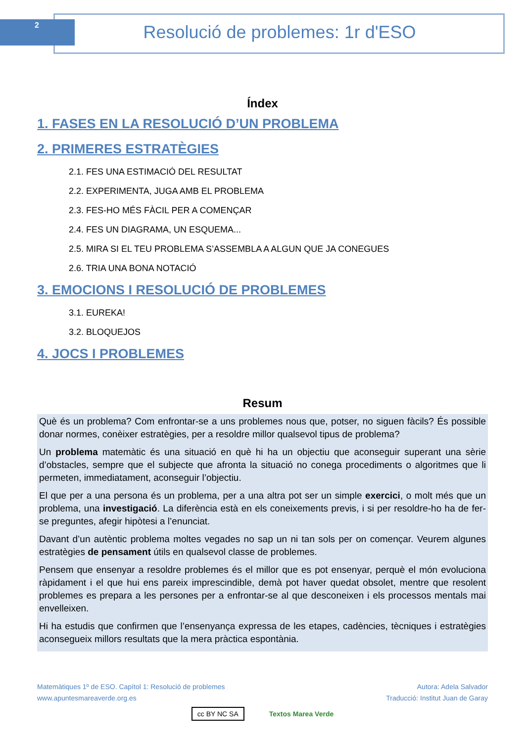2 Resolució de problemes: 1r d'ESO
Índex
1. FASES EN LA RESOLUCIÓ D’UN PROBLEMA
2. PRIMERES ESTRATÈGIES
2.1. FES UNA ESTIMACIÓ DEL RESULTAT
2.2. EXPERIMENTA, JUGA AMB EL PROBLEMA
2.3. FES-HO MÉS FÀCIL PER A COMENÇAR
2.4. FES UN DIAGRAMA, UN ESQUEMA...
2.5. MIRA SI EL TEU PROBLEMA S’ASSEMBLA A ALGUN QUE JA CONEGUES
2.6. TRIA UNA BONA NOTACIÓ
3. EMOCIONS I RESOLUCIÓ DE PROBLEMES
3.1. EUREKA!
3.2. BLOQUEJOS
4. JOCS I PROBLEMES
Resum
Què és un problema? Com enfrontar-se a uns problemes nous que, potser, no siguen fàcils? És possible donar normes, conèixer estratègies, per a resoldre millor qualsevol tipus de problema?
Un problema matemàtic és una situació en què hi ha un objectiu que aconseguir superant una sèrie d’obstacles, sempre que el subjecte que afronta la situació no conega procediments o algoritmes que li permeten, immediatament, aconseguir l’objectiu.
El que per a una persona és un problema, per a una altra pot ser un simple exercici, o molt més que un problema, una investigació. La diferència està en els coneixements previs, i si per resoldre-ho ha de fer-se preguntes, afegir hipòtesi a l’enunciat.
Davant d’un autèntic problema moltes vegades no sap un ni tan sols per on començar. Veurem algunes estratègies de pensament útils en qualsevol classe de problemes.
Pensem que ensenyar a resoldre problemes és el millor que es pot ensenyar, perquè el món evoluciona ràpidament i el que hui ens pareix imprescindible, demà pot haver quedat obsolet, mentre que resolent problemes es prepara a les persones per a enfrontar-se al que desconeixen i els processos mentals mai envelleixen.
Hi ha estudis que confirmen que l’ensenyança expressa de les etapes, cadències, tècniques i estratègies aconsegueix millors resultats que la mera pràctica espontània.
Matemàtiques 1º de ESO. Capítol 1: Resolució de problemes
www.apuntesmareaverde.org.es
Autora: Adela Salvador
Traducció: Institut Juan de Garay
cc BY NC SA Textos Marea Verde